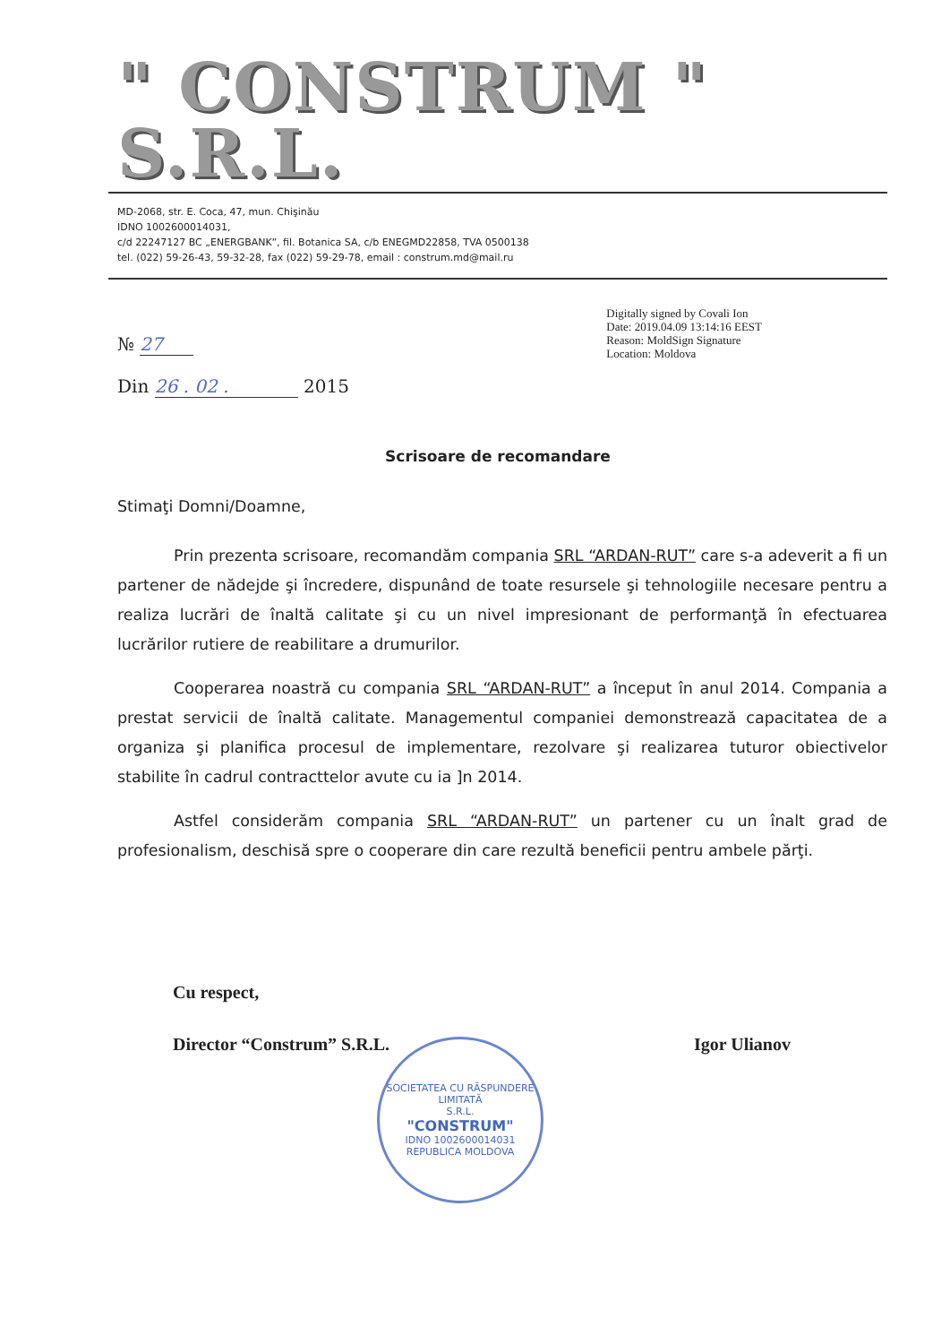" CONSTRUM " S.R.L.
MD-2068, str. E. Coca, 47, mun. Chişinău
IDNO 1002600014031,
c/d 22247127 BC „ENERGBANK”, fil. Botanica SA, c/b ENEGMD22858, TVA 0500138
tel. (022) 59-26-43, 59-32-28, fax (022) 59-29-78, email : construm.md@mail.ru
№ 27
Din 26 . 02 . 2015
Digitally signed by Covali Ion
Date: 2019.04.09 13:14:16 EEST
Reason: MoldSign Signature
Location: Moldova
Scrisoare de recomandare
Stimaţi Domni/Doamne,
Prin prezenta scrisoare, recomandăm compania SRL “ARDAN-RUT” care s-a adeverit a fi un partener de nădejde şi încredere, dispunând de toate resursele şi tehnologiile necesare pentru a realiza lucrări de înaltă calitate şi cu un nivel impresionant de performanţă în efectuarea lucrărilor rutiere de reabilitare a drumurilor.
Cooperarea noastră cu compania SRL “ARDAN-RUT” a început în anul 2014. Compania a prestat servicii de înaltă calitate. Managementul companiei demonstrează capacitatea de a organiza şi planifica procesul de implementare, rezolvare şi realizarea tuturor obiectivelor stabilite în cadrul contracttelor avute cu ia ]n 2014.
Astfel considerăm compania SRL “ARDAN-RUT” un partener cu un înalt grad de profesionalism, deschisă spre o cooperare din care rezultă beneficii pentru ambele părţi.
Cu respect,
Director “Construm” S.R.L. Igor Ulianov
SOCIETATEA CU RĂSPUNDERE LIMITATĂ
S.R.L.
"CONSTRUM"
IDNO 1002600014031
REPUBLICA MOLDOVA